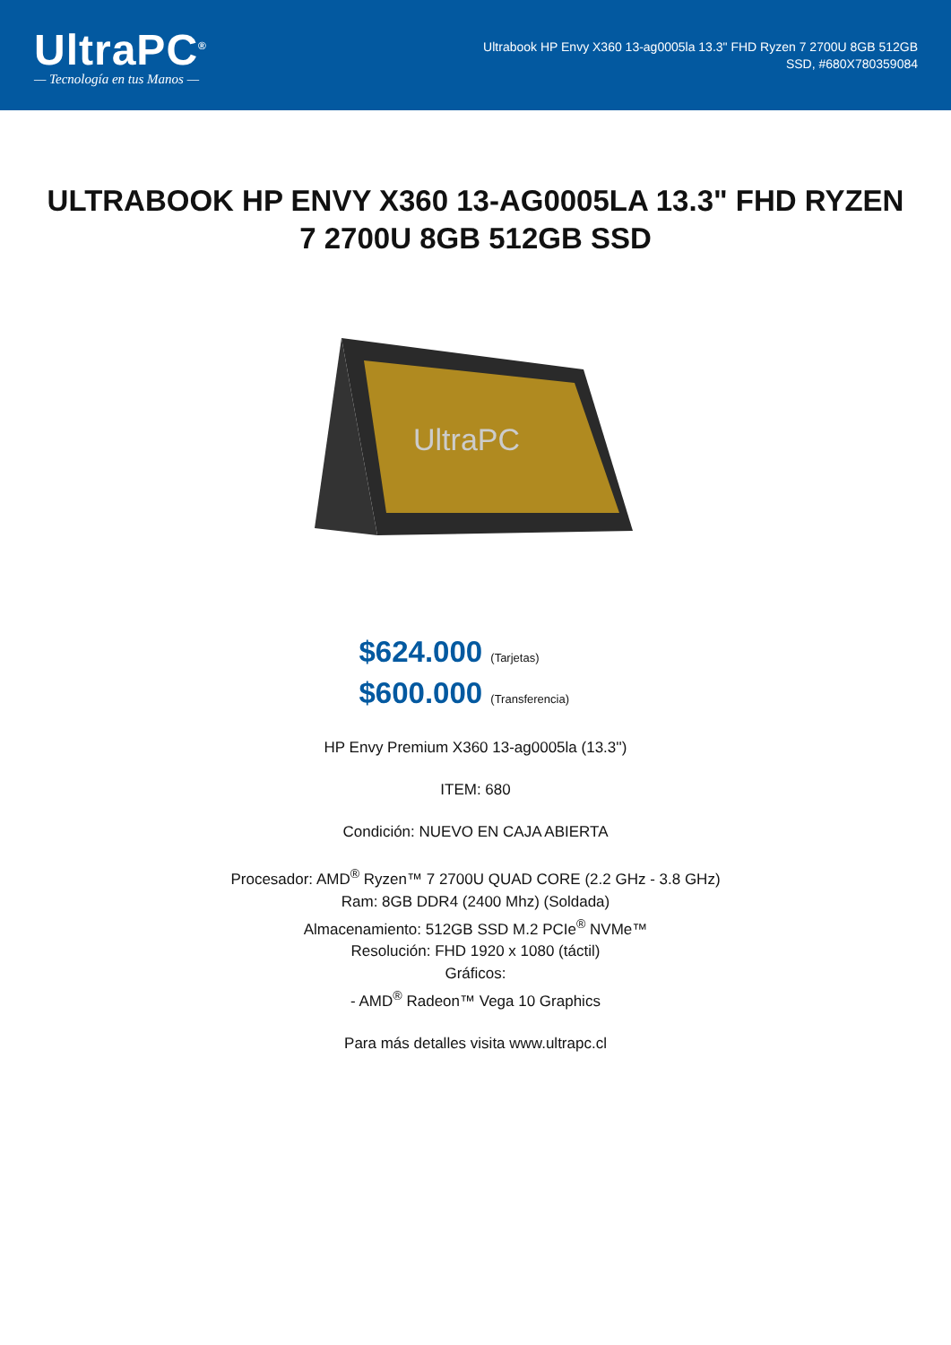UltraPC<sup>®</sup>
— Tecnología en tus Manos —
Ultrabook HP Envy X360 13-ag0005la 13.3" FHD Ryzen 7 2700U 8GB 512GB
SSD, #680X780359084
ULTRABOOK HP ENVY X360 13-AG0005LA 13.3" FHD RYZEN 7 2700U 8GB 512GB SSD
UltraPC
$624.000 (Tarjetas)
$600.000 (Transferencia)
HP Envy Premium X360 13-ag0005la (13.3'')
ITEM: 680
Condición: NUEVO EN CAJA ABIERTA
Procesador: AMD<sup>®</sup> Ryzen™ 7 2700U QUAD CORE (2.2 GHz - 3.8 GHz)
Ram: 8GB DDR4 (2400 Mhz) (Soldada)
Almacenamiento: 512GB SSD M.2 PCIe<sup>®</sup> NVMe™
Resolución: FHD 1920 x 1080 (táctil)
Gráficos:
- AMD<sup>®</sup> Radeon™ Vega 10 Graphics
Para más detalles visita www.ultrapc.cl